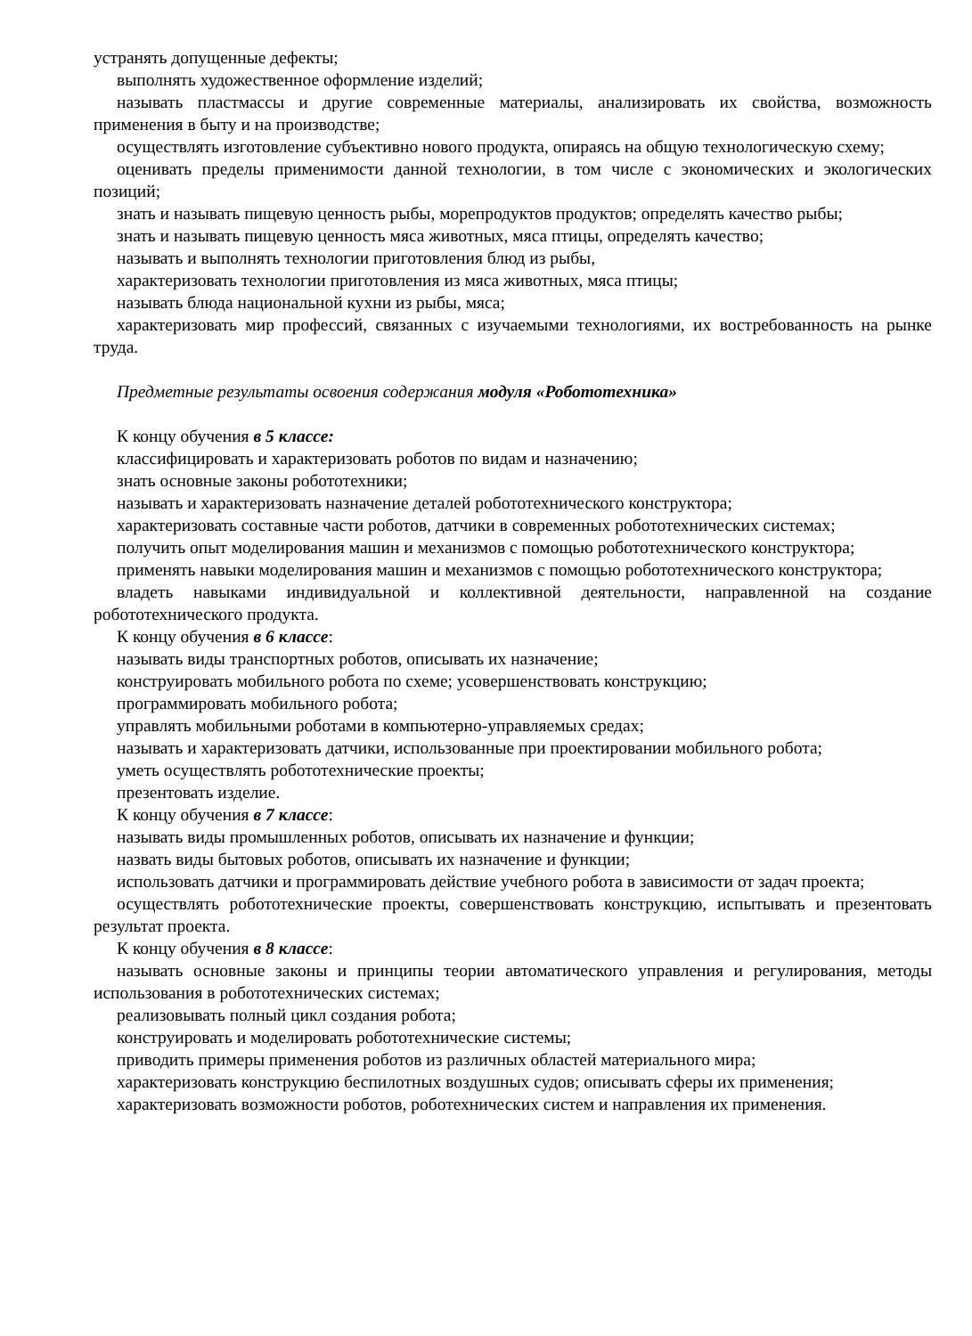устранять допущенные дефекты;
выполнять художественное оформление изделий;
называть пластмассы и другие современные материалы, анализировать их свойства, возможность применения в быту и на производстве;
осуществлять изготовление субъективно нового продукта, опираясь на общую технологическую схему;
оценивать пределы применимости данной технологии, в том числе с экономических и экологических позиций;
знать и называть пищевую ценность рыбы, морепродуктов продуктов; определять качество рыбы;
знать и называть пищевую ценность мяса животных, мяса птицы, определять качество;
называть и выполнять технологии приготовления блюд из рыбы,
характеризовать технологии приготовления из мяса животных, мяса птицы;
называть блюда национальной кухни из рыбы, мяса;
характеризовать мир профессий, связанных с изучаемыми технологиями, их востребованность на рынке труда.
Предметные результаты освоения содержания модуля «Робототехника»
К концу обучения в 5 классе:
классифицировать и характеризовать роботов по видам и назначению;
знать основные законы робототехники;
называть и характеризовать назначение деталей робототехнического конструктора;
характеризовать составные части роботов, датчики в современных робототехнических системах;
получить опыт моделирования машин и механизмов с помощью робототехнического конструктора;
применять навыки моделирования машин и механизмов с помощью робототехнического конструктора;
владеть навыками индивидуальной и коллективной деятельности, направленной на создание робототехнического продукта.
К концу обучения в 6 классе:
называть виды транспортных роботов, описывать их назначение;
конструировать мобильного робота по схеме; усовершенствовать конструкцию;
программировать мобильного робота;
управлять мобильными роботами в компьютерно-управляемых средах;
называть и характеризовать датчики, использованные при проектировании мобильного робота;
уметь осуществлять робототехнические проекты;
презентовать изделие.
К концу обучения в 7 классе:
называть виды промышленных роботов, описывать их назначение и функции;
назвать виды бытовых роботов, описывать их назначение и функции;
использовать датчики и программировать действие учебного робота в зависимости от задач проекта;
осуществлять робототехнические проекты, совершенствовать конструкцию, испытывать и презентовать результат проекта.
К концу обучения в 8 классе:
называть основные законы и принципы теории автоматического управления и регулирования, методы использования в робототехнических системах;
реализовывать полный цикл создания робота;
конструировать и моделировать робототехнические системы;
приводить примеры применения роботов из различных областей материального мира;
характеризовать конструкцию беспилотных воздушных судов; описывать сферы их применения;
характеризовать возможности роботов, роботехнических систем и направления их применения.